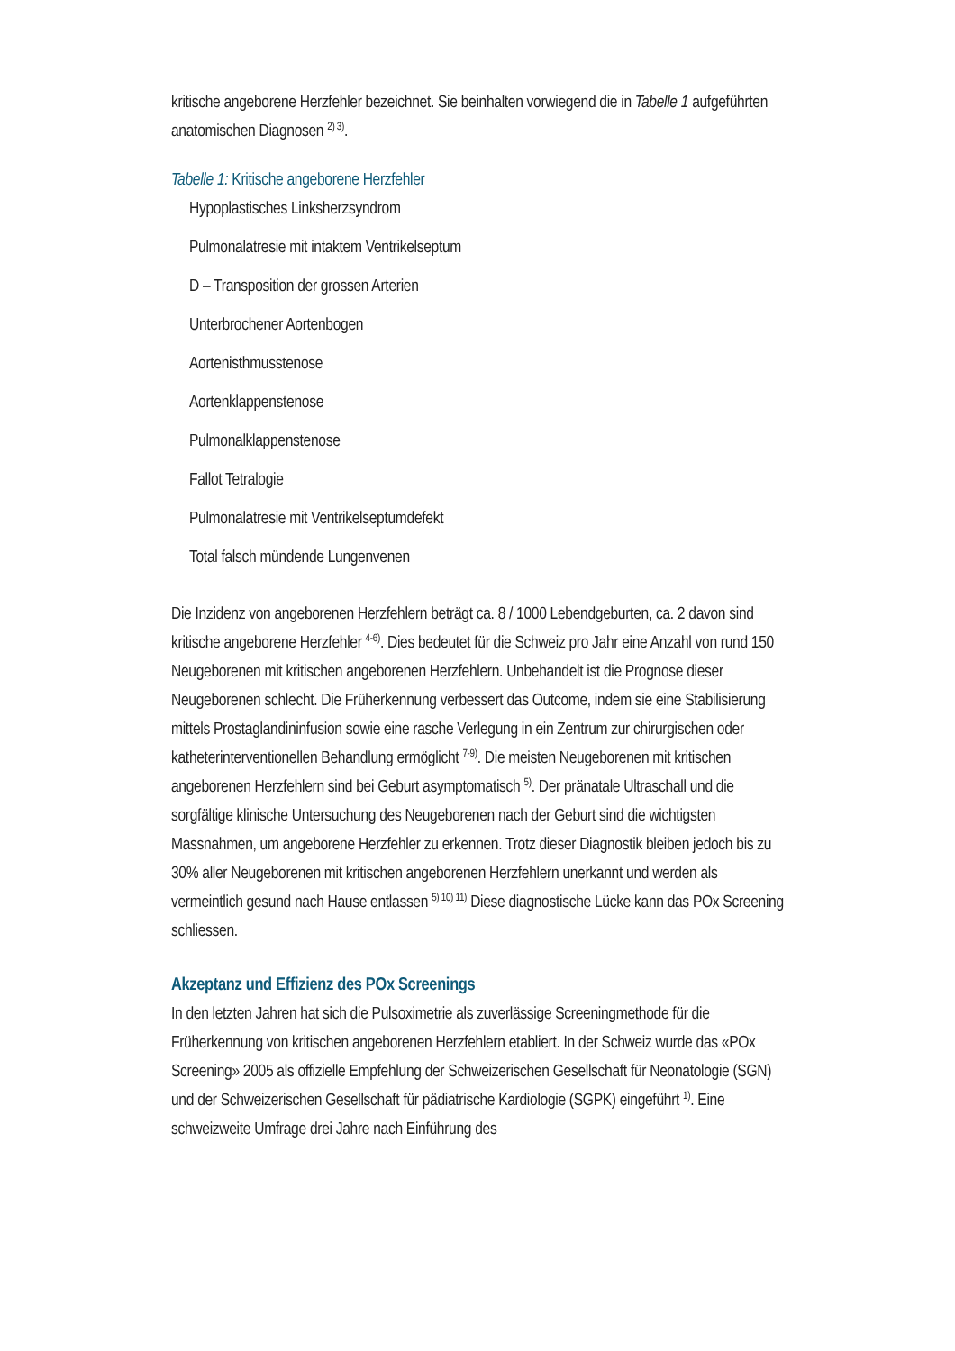kritische angeborene Herzfehler bezeichnet. Sie beinhalten vorwiegend die in Tabelle 1 aufgeführten anatomischen Diagnosen <sup>2) 3)</sup>.
Tabelle 1: Kritische angeborene Herzfehler
| Hypoplastisches Linksherzsyndrom |
| Pulmonalatresie mit intaktem Ventrikelseptum |
| D – Transposition der grossen Arterien |
| Unterbrochener Aortenbogen |
| Aortenisthmusstenose |
| Aortenklappenstenose |
| Pulmonalklappenstenose |
| Fallot Tetralogie |
| Pulmonalatresie mit Ventrikelseptumdefekt |
| Total falsch mündende Lungenvenen |
Die Inzidenz von angeborenen Herzfehlern beträgt ca. 8 / 1000 Lebendgeburten, ca. 2 davon sind kritische angeborene Herzfehler <sup>4-6)</sup>. Dies bedeutet für die Schweiz pro Jahr eine Anzahl von rund 150 Neugeborenen mit kritischen angeborenen Herzfehlern. Unbehandelt ist die Prognose dieser Neugeborenen schlecht. Die Früherkennung verbessert das Outcome, indem sie eine Stabilisierung mittels Prostaglandininfusion sowie eine rasche Verlegung in ein Zentrum zur chirurgischen oder katheterinterventionellen Behandlung ermöglicht <sup>7-9)</sup>. Die meisten Neugeborenen mit kritischen angeborenen Herzfehlern sind bei Geburt asymptomatisch <sup>5)</sup>. Der pränatale Ultraschall und die sorgfältige klinische Untersuchung des Neugeborenen nach der Geburt sind die wichtigsten Massnahmen, um angeborene Herzfehler zu erkennen. Trotz dieser Diagnostik bleiben jedoch bis zu 30% aller Neugeborenen mit kritischen angeborenen Herzfehlern unerkannt und werden als vermeintlich gesund nach Hause entlassen <sup>5) 10) 11)</sup> Diese diagnostische Lücke kann das POx Screening schliessen.
Akzeptanz und Effizienz des POx Screenings
In den letzten Jahren hat sich die Pulsoximetrie als zuverlässige Screeningmethode für die Früherkennung von kritischen angeborenen Herzfehlern etabliert. In der Schweiz wurde das «POx Screening» 2005 als offizielle Empfehlung der Schweizerischen Gesellschaft für Neonatologie (SGN) und der Schweizerischen Gesellschaft für pädiatrische Kardiologie (SGPK) eingeführt <sup>1)</sup>. Eine schweizweite Umfrage drei Jahre nach Einführung des